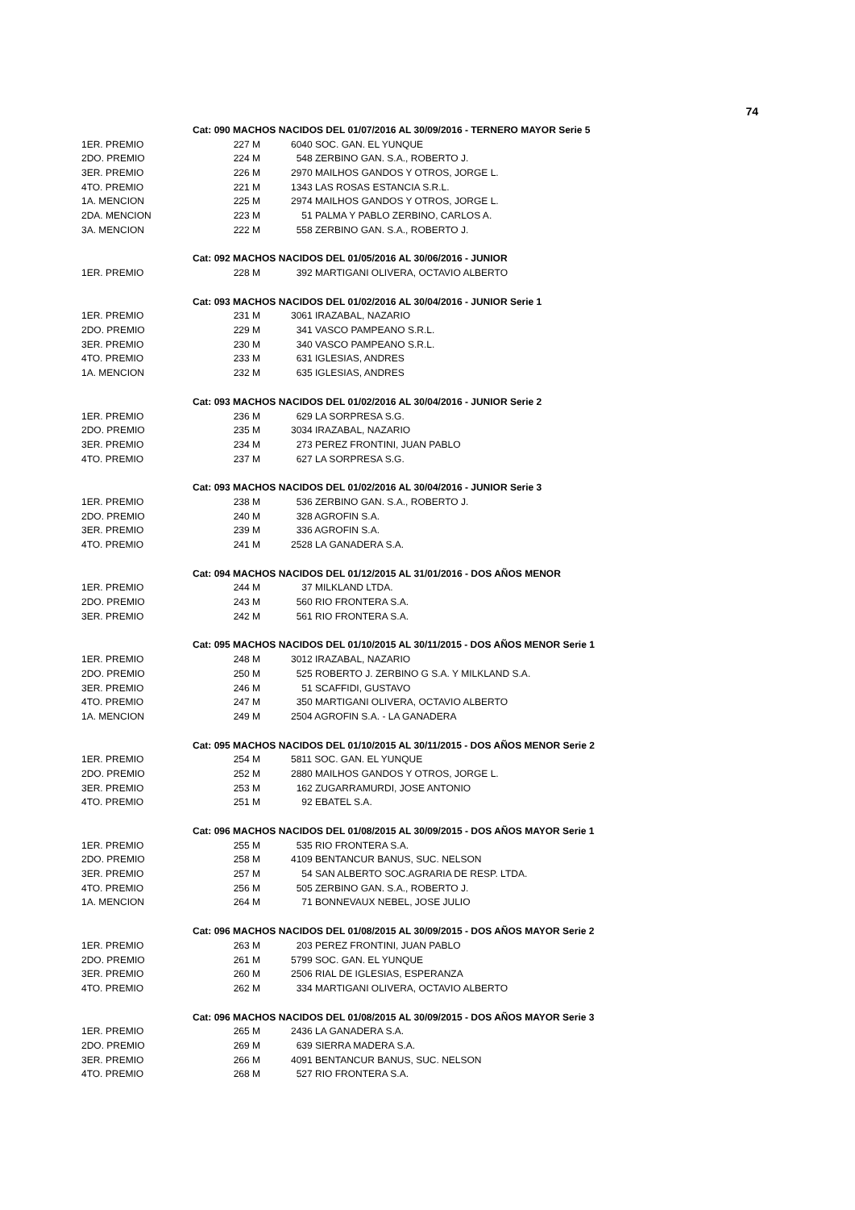74
| | Cat: 090 MACHOS NACIDOS DEL 01/07/2016 AL 30/09/2016 - TERNERO MAYOR Serie 5 | |
| 1ER. PREMIO | 227 M | 6040 SOC. GAN. EL YUNQUE |
| 2DO. PREMIO | 224 M | 548 ZERBINO GAN. S.A., ROBERTO J. |
| 3ER. PREMIO | 226 M | 2970 MAILHOS GANDOS Y OTROS, JORGE L. |
| 4TO. PREMIO | 221 M | 1343 LAS ROSAS ESTANCIA S.R.L. |
| 1A. MENCION | 225 M | 2974 MAILHOS GANDOS Y OTROS, JORGE L. |
| 2DA. MENCION | 223 M | 51 PALMA Y PABLO ZERBINO, CARLOS A. |
| 3A. MENCION | 222 M | 558 ZERBINO GAN. S.A., ROBERTO J. |
| | Cat: 092 MACHOS NACIDOS DEL 01/05/2016 AL 30/06/2016 - JUNIOR | |
| 1ER. PREMIO | 228 M | 392 MARTIGANI OLIVERA, OCTAVIO ALBERTO |
| | Cat: 093 MACHOS NACIDOS DEL 01/02/2016 AL 30/04/2016 - JUNIOR Serie 1 | |
| 1ER. PREMIO | 231 M | 3061 IRAZABAL, NAZARIO |
| 2DO. PREMIO | 229 M | 341 VASCO PAMPEANO S.R.L. |
| 3ER. PREMIO | 230 M | 340 VASCO PAMPEANO S.R.L. |
| 4TO. PREMIO | 233 M | 631 IGLESIAS, ANDRES |
| 1A. MENCION | 232 M | 635 IGLESIAS, ANDRES |
| | Cat: 093 MACHOS NACIDOS DEL 01/02/2016 AL 30/04/2016 - JUNIOR Serie 2 | |
| 1ER. PREMIO | 236 M | 629 LA SORPRESA S.G. |
| 2DO. PREMIO | 235 M | 3034 IRAZABAL, NAZARIO |
| 3ER. PREMIO | 234 M | 273 PEREZ FRONTINI, JUAN PABLO |
| 4TO. PREMIO | 237 M | 627 LA SORPRESA S.G. |
| | Cat: 093 MACHOS NACIDOS DEL 01/02/2016 AL 30/04/2016 - JUNIOR Serie 3 | |
| 1ER. PREMIO | 238 M | 536 ZERBINO GAN. S.A., ROBERTO J. |
| 2DO. PREMIO | 240 M | 328 AGROFIN S.A. |
| 3ER. PREMIO | 239 M | 336 AGROFIN S.A. |
| 4TO. PREMIO | 241 M | 2528 LA GANADERA S.A. |
| | Cat: 094 MACHOS NACIDOS DEL 01/12/2015 AL 31/01/2016 - DOS AÑOS MENOR | |
| 1ER. PREMIO | 244 M | 37 MILKLAND LTDA. |
| 2DO. PREMIO | 243 M | 560 RIO FRONTERA S.A. |
| 3ER. PREMIO | 242 M | 561 RIO FRONTERA S.A. |
| | Cat: 095 MACHOS NACIDOS DEL 01/10/2015 AL 30/11/2015 - DOS AÑOS MENOR Serie 1 | |
| 1ER. PREMIO | 248 M | 3012 IRAZABAL, NAZARIO |
| 2DO. PREMIO | 250 M | 525 ROBERTO J. ZERBINO G S.A. Y MILKLAND S.A. |
| 3ER. PREMIO | 246 M | 51 SCAFFIDI, GUSTAVO |
| 4TO. PREMIO | 247 M | 350 MARTIGANI OLIVERA, OCTAVIO ALBERTO |
| 1A. MENCION | 249 M | 2504 AGROFIN S.A. - LA GANADERA |
| | Cat: 095 MACHOS NACIDOS DEL 01/10/2015 AL 30/11/2015 - DOS AÑOS MENOR Serie 2 | |
| 1ER. PREMIO | 254 M | 5811 SOC. GAN. EL YUNQUE |
| 2DO. PREMIO | 252 M | 2880 MAILHOS GANDOS Y OTROS, JORGE L. |
| 3ER. PREMIO | 253 M | 162 ZUGARRAMURDI, JOSE ANTONIO |
| 4TO. PREMIO | 251 M | 92 EBATEL S.A. |
| | Cat: 096 MACHOS NACIDOS DEL 01/08/2015 AL 30/09/2015 - DOS AÑOS MAYOR Serie 1 | |
| 1ER. PREMIO | 255 M | 535 RIO FRONTERA S.A. |
| 2DO. PREMIO | 258 M | 4109 BENTANCUR BANUS, SUC. NELSON |
| 3ER. PREMIO | 257 M | 54 SAN ALBERTO SOC.AGRARIA DE RESP. LTDA. |
| 4TO. PREMIO | 256 M | 505 ZERBINO GAN. S.A., ROBERTO J. |
| 1A. MENCION | 264 M | 71 BONNEVAUX NEBEL, JOSE JULIO |
| | Cat: 096 MACHOS NACIDOS DEL 01/08/2015 AL 30/09/2015 - DOS AÑOS MAYOR Serie 2 | |
| 1ER. PREMIO | 263 M | 203 PEREZ FRONTINI, JUAN PABLO |
| 2DO. PREMIO | 261 M | 5799 SOC. GAN. EL YUNQUE |
| 3ER. PREMIO | 260 M | 2506 RIAL DE IGLESIAS, ESPERANZA |
| 4TO. PREMIO | 262 M | 334 MARTIGANI OLIVERA, OCTAVIO ALBERTO |
| | Cat: 096 MACHOS NACIDOS DEL 01/08/2015 AL 30/09/2015 - DOS AÑOS MAYOR Serie 3 | |
| 1ER. PREMIO | 265 M | 2436 LA GANADERA S.A. |
| 2DO. PREMIO | 269 M | 639 SIERRA MADERA S.A. |
| 3ER. PREMIO | 266 M | 4091 BENTANCUR BANUS, SUC. NELSON |
| 4TO. PREMIO | 268 M | 527 RIO FRONTERA S.A. |